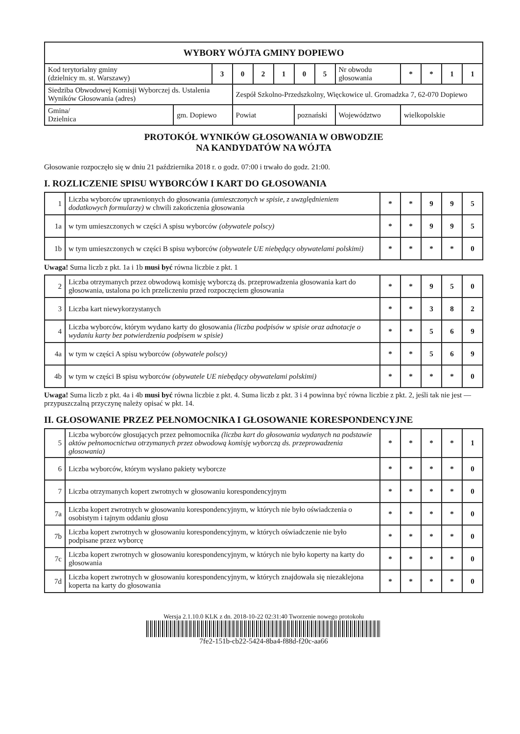| WYBORY WÓJTA GMINY DOPIEWO | | | | | | | | | | | | | |
| --- | --- | --- | --- | --- | --- | --- | --- | --- | --- | --- | --- | --- | --- |
| Kod terytorialny gminy (dzielnicy m. st. Warszawy) | | 3 | 0 | 2 | 1 | 0 | 5 | Nr obwodu głosowania | | * | * | 1 | 1 |
| Siedziba Obwodowej Komisji Wyborczej ds. Ustalenia Wyników Głosowania (adres) | | | Zespół Szkolno-Przedszkolny, Więckowice ul. Gromadzka 7, 62-070 Dopiewo | | | | | | | | | | |
| Gmina/ Dzielnica | gm. Dopiewo | | Powiat | | | poznański | | | Województwo | wielkopolskie | | | |
PROTOKÓŁ WYNIKÓW GŁOSOWANIA W OBWODZIE
NA KANDYDATÓW NA WÓJTA
Głosowanie rozpoczęło się w dniu 21 października 2018 r. o godz. 07:00 i trwało do godz. 21:00.
I. ROZLICZENIE SPISU WYBORCÓW I KART DO GŁOSOWANIA
| 1 | Liczba wyborców uprawnionych do głosowania (umieszczonych w spisie, z uwzględnieniem dodatkowych formularzy) w chwili zakończenia głosowania | * | * | 9 | 9 | 5 |
| 1a | w tym umieszczonych w części A spisu wyborców (obywatele polscy) | * | * | 9 | 9 | 5 |
| 1b | w tym umieszczonych w części B spisu wyborców (obywatele UE niebędący obywatelami polskimi) | * | * | * | * | 0 |
Uwaga! Suma liczb z pkt. 1a i 1b musi być równa liczbie z pkt. 1
| 2 | Liczba otrzymanych przez obwodową komisję wyborczą ds. przeprowadzenia głosowania kart do głosowania, ustalona po ich przeliczeniu przed rozpoczęciem głosowania | * | * | 9 | 5 | 0 |
| 3 | Liczba kart niewykorzystanych | * | * | 3 | 8 | 2 |
| 4 | Liczba wyborców, którym wydano karty do głosowania (liczba podpisów w spisie oraz adnotacje o wydaniu karty bez potwierdzenia podpisem w spisie) | * | * | 5 | 6 | 9 |
| 4a | w tym w części A spisu wyborców (obywatele polscy) | * | * | 5 | 6 | 9 |
| 4b | w tym w części B spisu wyborców (obywatele UE niebędący obywatelami polskimi) | * | * | * | * | 0 |
Uwaga! Suma liczb z pkt. 4a i 4b musi być równa liczbie z pkt. 4. Suma liczb z pkt. 3 i 4 powinna być równa liczbie z pkt. 2, jeśli tak nie jest — przypuszczalną przyczynę należy opisać w pkt. 14.
II. GŁOSOWANIE PRZEZ PEŁNOMOCNIKA I GŁOSOWANIE KORESPONDENCYJNE
| 5 | Liczba wyborców głosujących przez pełnomocnika (liczba kart do głosowania wydanych na podstawie aktów pełnomocnictwa otrzymanych przez obwodową komisję wyborczą ds. przeprowadzenia głosowania) | * | * | * | * | 1 |
| 6 | Liczba wyborców, którym wysłano pakiety wyborcze | * | * | * | * | 0 |
| 7 | Liczba otrzymanych kopert zwrotnych w głosowaniu korespondencyjnym | * | * | * | * | 0 |
| 7a | Liczba kopert zwrotnych w głosowaniu korespondencyjnym, w których nie było oświadczenia o osobistym i tajnym oddaniu głosu | * | * | * | * | 0 |
| 7b | Liczba kopert zwrotnych w głosowaniu korespondencyjnym, w których oświadczenie nie było podpisane przez wyborcę | * | * | * | * | 0 |
| 7c | Liczba kopert zwrotnych w głosowaniu korespondencyjnym, w których nie było koperty na karty do głosowania | * | * | * | * | 0 |
| 7d | Liczba kopert zwrotnych w głosowaniu korespondencyjnym, w których znajdowała się niezaklejona koperta na karty do głosowania | * | * | * | * | 0 |
Wersja 2.1.10.0 KLK z dn. 2018-10-22 02:31:40 Tworzenie nowego protokołu
7fe2-151b-cb22-5424-8ba4-f88d-f20c-aa66